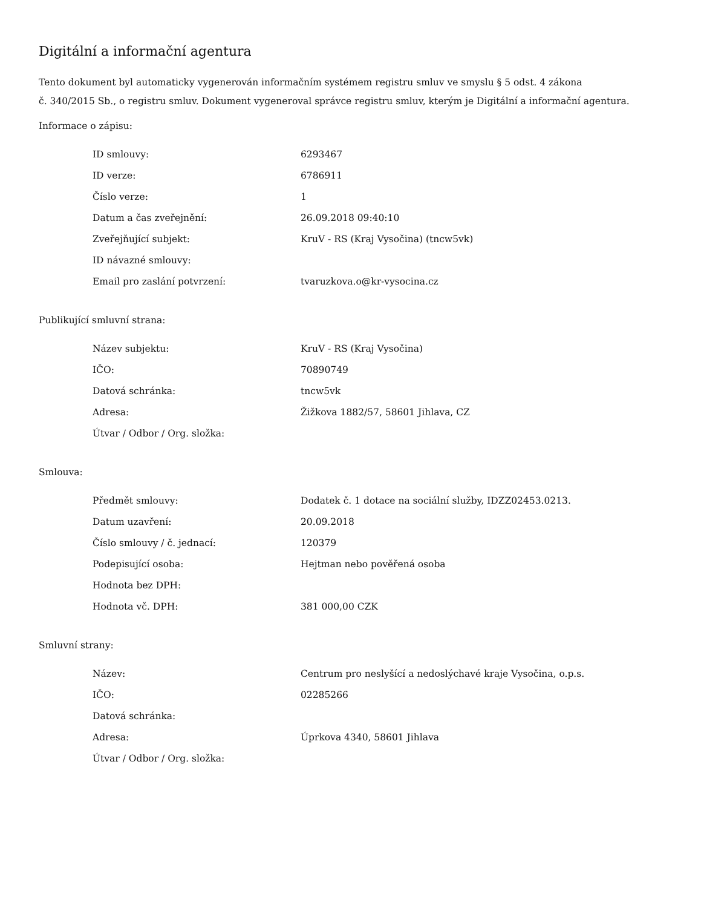Digitální a informační agentura
Tento dokument byl automaticky vygenerován informačním systémem registru smluv ve smyslu § 5 odst. 4 zákona
č. 340/2015 Sb., o registru smluv. Dokument vygeneroval správce registru smluv, kterým je Digitální a informační agentura.
Informace o zápisu:
| ID smlouvy: | 6293467 |
| ID verze: | 6786911 |
| Číslo verze: | 1 |
| Datum a čas zveřejnění: | 26.09.2018 09:40:10 |
| Zveřejňující subjekt: | KruV - RS (Kraj Vysočina) (tncw5vk) |
| ID návazné smlouvy: | |
| Email pro zaslání potvrzení: | tvaruzkova.o@kr-vysocina.cz |
Publikující smluvní strana:
| Název subjektu: | KruV - RS (Kraj Vysočina) |
| IČO: | 70890749 |
| Datová schránka: | tncw5vk |
| Adresa: | Žižkova 1882/57, 58601 Jihlava, CZ |
| Útvar / Odbor / Org. složka: | |
Smlouva:
| Předmět smlouvy: | Dodatek č. 1 dotace na sociální služby, IDZZ02453.0213. |
| Datum uzavření: | 20.09.2018 |
| Číslo smlouvy / č. jednací: | 120379 |
| Podepisující osoba: | Hejtman nebo pověřená osoba |
| Hodnota bez DPH: | |
| Hodnota vč. DPH: | 381 000,00 CZK |
Smluvní strany:
| Název: | Centrum pro neslyšící a nedoslýchavé kraje Vysočina, o.p.s. |
| IČO: | 02285266 |
| Datová schránka: | |
| Adresa: | Úprkova 4340, 58601 Jihlava |
| Útvar / Odbor / Org. složka: | |